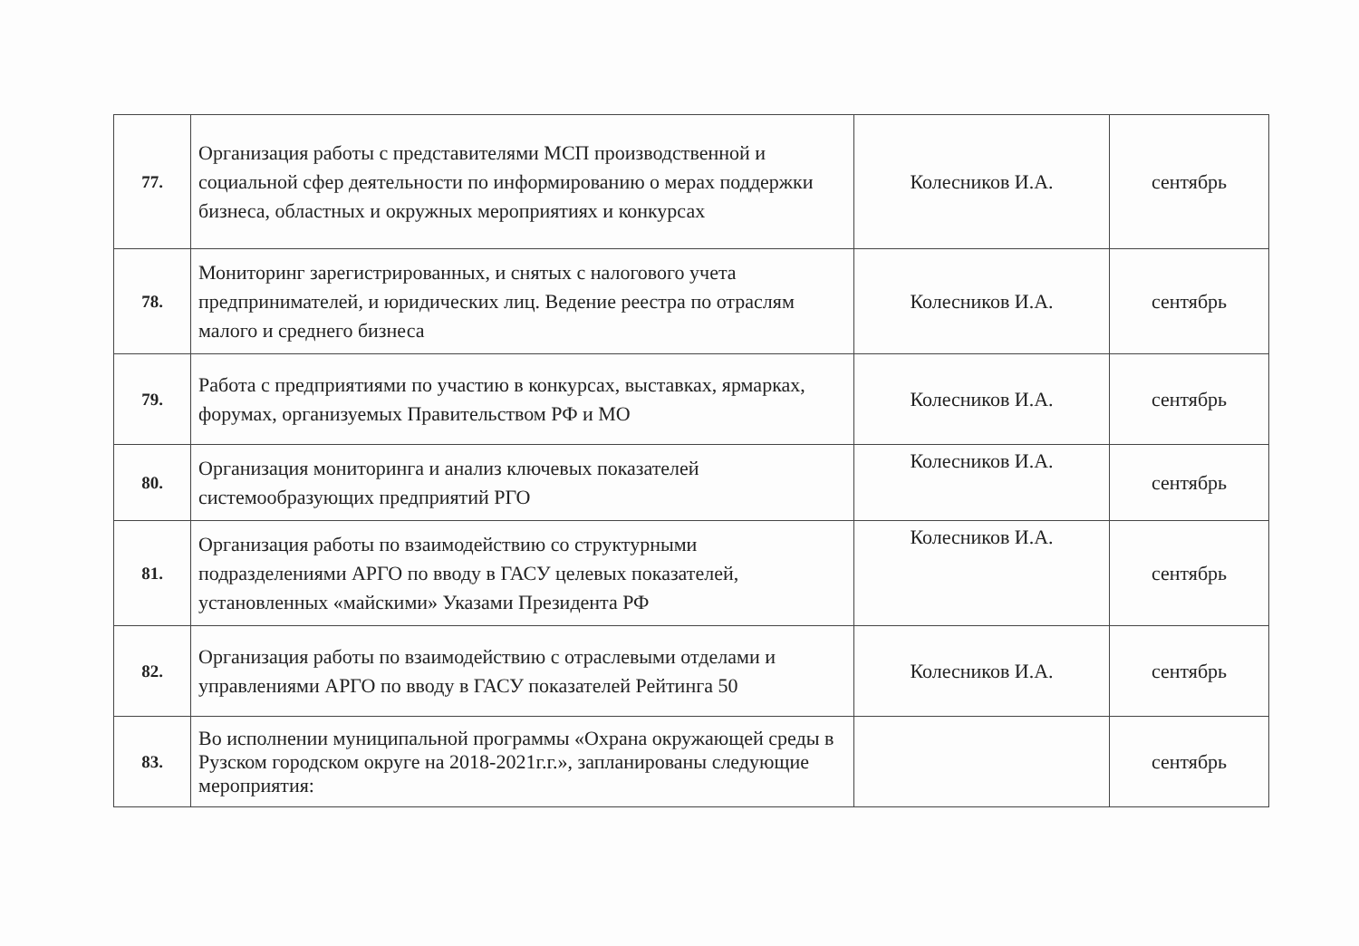| 77. | Организация работы с представителями МСП производственной и социальной сфер деятельности по информированию о мерах поддержки бизнеса, областных и окружных мероприятиях и конкурсах | Колесников И.А. | сентябрь |
| 78. | Мониторинг зарегистрированных, и снятых с налогового учета предпринимателей, и юридических лиц. Ведение реестра по отраслям малого и среднего бизнеса | Колесников И.А. | сентябрь |
| 79. | Работа с предприятиями по участию в конкурсах, выставках, ярмарках, форумах, организуемых Правительством РФ и МО | Колесников И.А. | сентябрь |
| 80. | Организация мониторинга и анализ ключевых показателей системообразующих предприятий РГО | Колесников И.А. | сентябрь |
| 81. | Организация работы по взаимодействию со структурными подразделениями АРГО по вводу в ГАСУ целевых показателей, установленных «майскими» Указами Президента РФ | Колесников И.А. | сентябрь |
| 82. | Организация работы по взаимодействию с отраслевыми отделами и управлениями АРГО по вводу в ГАСУ показателей Рейтинга 50 | Колесников И.А. | сентябрь |
| 83. | Во исполнении муниципальной программы «Охрана окружающей среды в Рузском городском округе на 2018-2021г.г.», запланированы следующие мероприятия: | | сентябрь |